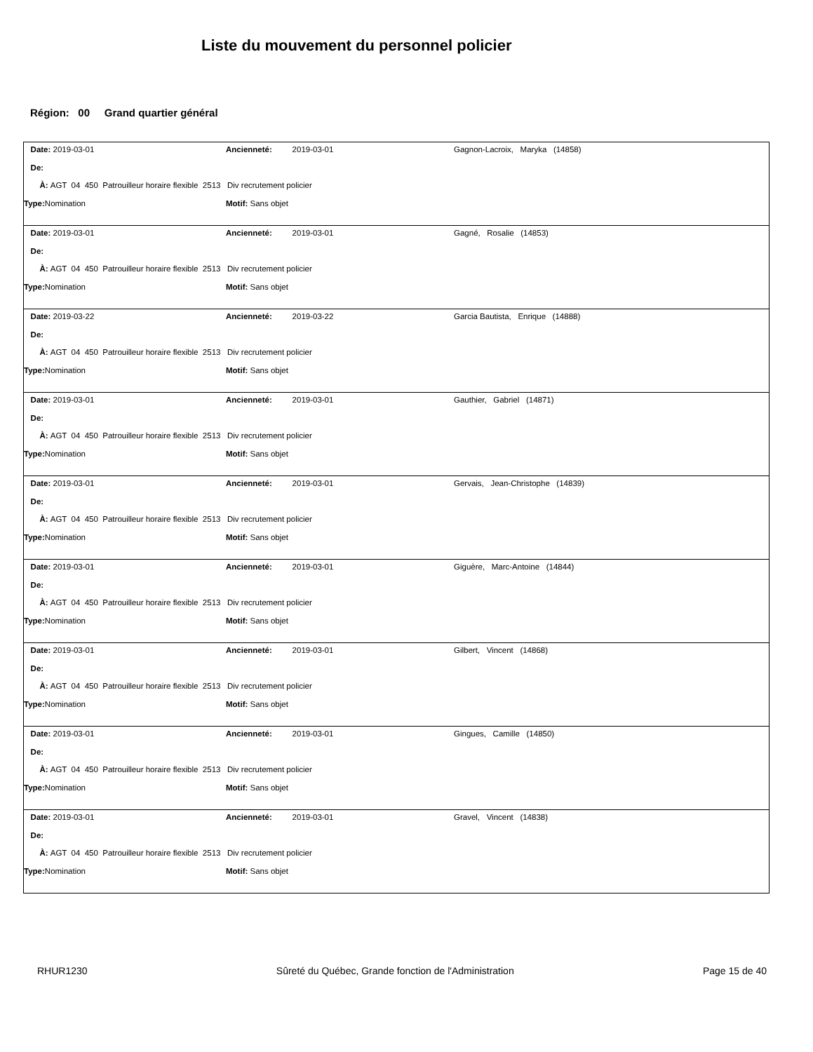Liste du mouvement du personnel policier
Région: 00 Grand quartier général
Date: 2019-03-01 Ancienneté: 2019-03-01 Gagnon-Lacroix, Maryka (14858)
De:
À: AGT 04 450 Patrouilleur horaire flexible 2513 Div recrutement policier
Type: Nomination Motif: Sans objet
Date: 2019-03-01 Ancienneté: 2019-03-01 Gagné, Rosalie (14853)
De:
À: AGT 04 450 Patrouilleur horaire flexible 2513 Div recrutement policier
Type: Nomination Motif: Sans objet
Date: 2019-03-22 Ancienneté: 2019-03-22 Garcia Bautista, Enrique (14888)
De:
À: AGT 04 450 Patrouilleur horaire flexible 2513 Div recrutement policier
Type: Nomination Motif: Sans objet
Date: 2019-03-01 Ancienneté: 2019-03-01 Gauthier, Gabriel (14871)
De:
À: AGT 04 450 Patrouilleur horaire flexible 2513 Div recrutement policier
Type: Nomination Motif: Sans objet
Date: 2019-03-01 Ancienneté: 2019-03-01 Gervais, Jean-Christophe (14839)
De:
À: AGT 04 450 Patrouilleur horaire flexible 2513 Div recrutement policier
Type: Nomination Motif: Sans objet
Date: 2019-03-01 Ancienneté: 2019-03-01 Giguère, Marc-Antoine (14844)
De:
À: AGT 04 450 Patrouilleur horaire flexible 2513 Div recrutement policier
Type: Nomination Motif: Sans objet
Date: 2019-03-01 Ancienneté: 2019-03-01 Gilbert, Vincent (14868)
De:
À: AGT 04 450 Patrouilleur horaire flexible 2513 Div recrutement policier
Type: Nomination Motif: Sans objet
Date: 2019-03-01 Ancienneté: 2019-03-01 Gingues, Camille (14850)
De:
À: AGT 04 450 Patrouilleur horaire flexible 2513 Div recrutement policier
Type: Nomination Motif: Sans objet
Date: 2019-03-01 Ancienneté: 2019-03-01 Gravel, Vincent (14838)
De:
À: AGT 04 450 Patrouilleur horaire flexible 2513 Div recrutement policier
Type: Nomination Motif: Sans objet
RHUR1230 Sûreté du Québec, Grande fonction de l'Administration Page 15 de 40